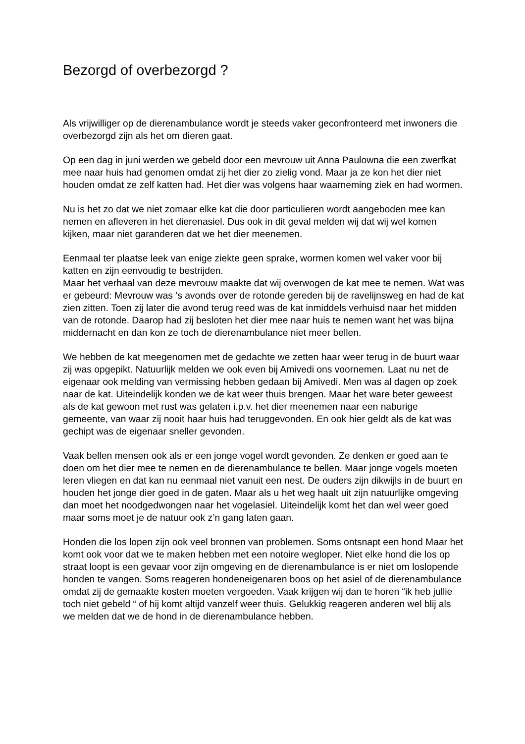Bezorgd of overbezorgd ?
Als vrijwilliger op de dierenambulance wordt je steeds vaker geconfronteerd met inwoners die overbezorgd zijn als het om dieren gaat.
Op een dag in juni werden we gebeld door een mevrouw uit Anna Paulowna die een zwerfkat mee naar huis had genomen omdat zij het dier zo zielig vond. Maar ja ze kon het dier niet houden omdat ze zelf katten had. Het dier was volgens haar waarneming ziek en had wormen.
Nu is het zo dat we niet zomaar elke kat die door particulieren wordt aangeboden mee kan nemen en afleveren in het dierenasiel. Dus ook in dit geval melden wij dat wij wel komen kijken, maar niet garanderen dat we het dier meenemen.
Eenmaal ter plaatse leek van enige ziekte geen sprake, wormen komen wel vaker voor bij katten en zijn eenvoudig te bestrijden.
Maar het verhaal van deze mevrouw maakte dat wij overwogen de kat mee te nemen. Wat was er gebeurd: Mevrouw was ’s avonds over de rotonde gereden bij de ravelijnsweg en had de kat zien zitten. Toen zij later die avond terug reed was de kat inmiddels verhuisd naar het midden van de rotonde. Daarop had zij besloten het dier mee naar huis te nemen want het was bijna middernacht en dan kon ze toch de dierenambulance niet meer bellen.
We hebben de kat meegenomen met de gedachte we zetten haar weer terug in de buurt waar zij was opgepikt. Natuurlijk melden we ook even bij Amivedi ons voornemen. Laat nu net de eigenaar ook melding van vermissing hebben gedaan bij Amivedi. Men was al dagen op zoek naar de kat. Uiteindelijk konden we de kat weer thuis brengen. Maar het ware beter geweest als de kat gewoon met rust was gelaten i.p.v. het dier meenemen naar een naburige gemeente, van waar zij nooit haar huis had teruggevonden. En ook hier geldt als de kat was gechipt was de eigenaar sneller gevonden.
Vaak bellen mensen ook als er een jonge vogel wordt gevonden. Ze denken er goed aan te doen om het dier mee te nemen en de dierenambulance te bellen. Maar jonge vogels moeten leren vliegen en dat kan nu eenmaal niet vanuit een nest. De ouders zijn dikwijls in de buurt en houden het jonge dier goed in de gaten. Maar als u het weg haalt uit zijn natuurlijke omgeving dan moet het noodgedwongen naar het vogelasiel. Uiteindelijk komt het dan wel weer goed maar soms moet je de natuur ook z’n gang laten gaan.
Honden die los lopen zijn ook veel bronnen van problemen. Soms ontsnapt een hond Maar het komt ook voor dat we te maken hebben met een notoire wegloper. Niet elke hond die los op straat loopt is een gevaar voor zijn omgeving en de dierenambulance is er niet om loslopende honden te vangen. Soms reageren hondeneigenaren boos op het asiel of de dierenambulance omdat zij de gemaakte kosten moeten vergoeden. Vaak krijgen wij dan te horen “ik heb jullie toch niet gebeld “ of hij komt altijd vanzelf weer thuis. Gelukkig reageren anderen wel blij als we melden dat we de hond in de dierenambulance hebben.